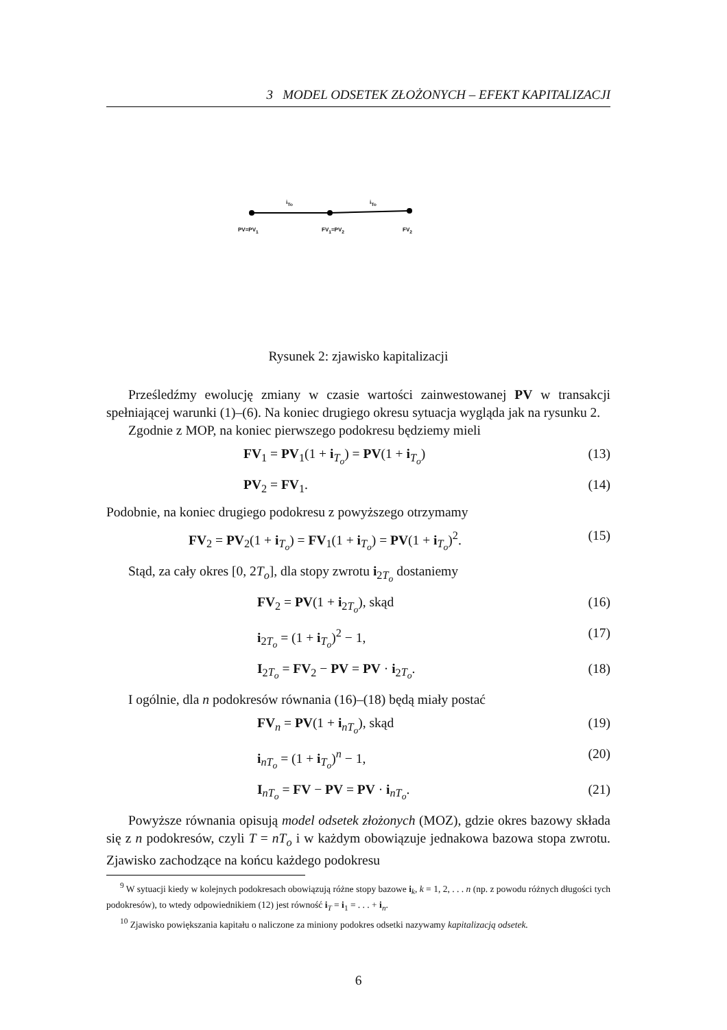3 MODEL ODSETEK ZŁOŻONYCH – EFEKT KAPITALIZACJI
i<sub>To</sub> i<sub>To</sub>
PV=PV<sub>1</sub> FV<sub>1</sub>=PV<sub>2</sub> FV<sub>2</sub>
Rysunek 2: zjawisko kapitalizacji
Prześledźmy ewolucję zmiany w czasie wartości zainwestowanej PV w transakcji spełniającej warunki (1)–(6). Na koniec drugiego okresu sytuacja wygląda jak na rysunku 2.
Zgodnie z MOP, na koniec pierwszego podokresu będziemy mieli
FV<sub>1</sub> = PV<sub>1</sub>(1 + i<sub>T<sub>o</sub></sub>) = PV(1 + i<sub>T<sub>o</sub></sub>) (13)
PV<sub>2</sub> = FV<sub>1</sub>. (14)
Podobnie, na koniec drugiego podokresu z powyższego otrzymamy
FV<sub>2</sub> = PV<sub>2</sub>(1 + i<sub>T<sub>o</sub></sub>) = FV<sub>1</sub>(1 + i<sub>T<sub>o</sub></sub>) = PV(1 + i<sub>T<sub>o</sub></sub>)<sup>2</sup>. (15)
Stąd, za cały okres [0, 2T<sub>o</sub>], dla stopy zwrotu i<sub>2T<sub>o</sub></sub> dostaniemy
FV<sub>2</sub> = PV(1 + i<sub>2T<sub>o</sub></sub>), skąd (16)
i<sub>2T<sub>o</sub></sub> = (1 + i<sub>T<sub>o</sub></sub>)<sup>2</sup> − 1, (17)
I<sub>2T<sub>o</sub></sub> = FV<sub>2</sub> − PV = PV · i<sub>2T<sub>o</sub></sub>. (18)
I ogólnie, dla n podokresów równania (16)–(18) będą miały postać
FV<sub>n</sub> = PV(1 + i<sub>nT<sub>o</sub></sub>), skąd (19)
i<sub>nT<sub>o</sub></sub> = (1 + i<sub>T<sub>o</sub></sub>)<sup>n</sup> − 1, (20)
I<sub>nT<sub>o</sub></sub> = FV − PV = PV · i<sub>nT<sub>o</sub></sub>. (21)
Powyższe równania opisują model odsetek złożonych (MOZ), gdzie okres bazowy składa się z n podokresów, czyli T = nT<sub>o</sub> i w każdym obowiązuje jednakowa bazowa stopa zwrotu. Zjawisko zachodzące na końcu każdego podokresu
<sup>9</sup> W sytuacji kiedy w kolejnych podokresach obowiązują różne stopy bazowe i<sub>k</sub>, k = 1, 2, . . . n (np. z powodu różnych długości tych podokresów), to wtedy odpowiednikiem (12) jest równość i<sub>T</sub> = i<sub>1</sub> = . . . + i<sub>n</sub>.
<sup>10</sup> Zjawisko powiększania kapitału o naliczone za miniony podokres odsetki nazywamy kapitalizacją odsetek.
6